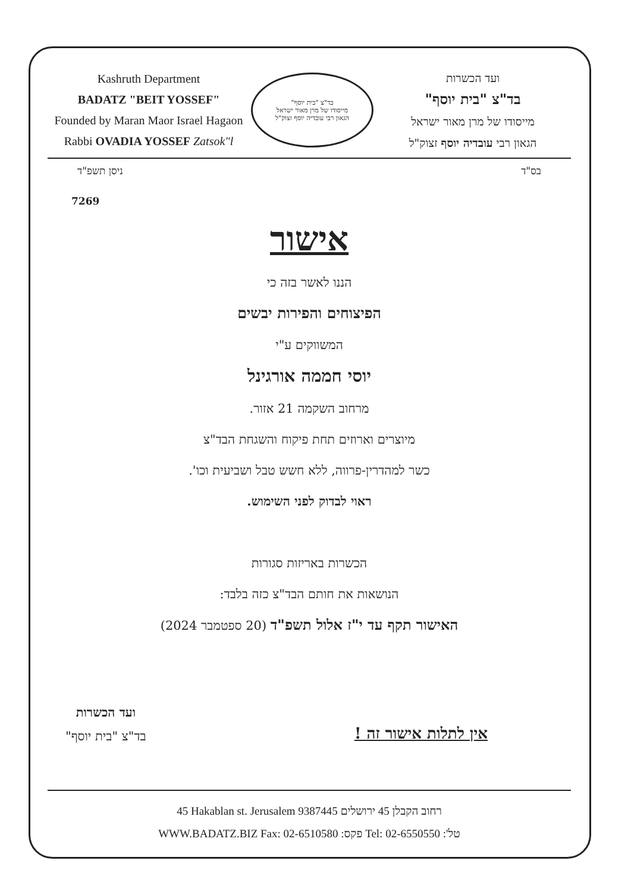Kashruth Department
BADATZ "BEIT YOSSEF"
Founded by Maran Maor Israel Hagaon
Rabbi OVADIA YOSSEF Zatsok"l
בד"צ "בית יוסף"
מייסודו של מרן מאור ישראל
הגאון רבי עובדיה יוסף זצוק"ל
ועד הכשרות
בד"צ "בית יוסף"
מייסודו של מרן מאור ישראל
הגאון רבי עובדיה יוסף זצוק"ל
בס"ד ניסן תשפ"ד
7269
אישור
הננו לאשר בזה כי
הפיצוחים והפירות יבשים
המשווקים ע"י
יוסי חממה אורגינל
מרחוב השקמה 21 אזור.
מיוצרים וארוזים תחת פיקוח והשגחת הבד"צ
כשר למהדרין-פרווה, ללא חשש טבל ושביעית וכו'.
ראוי לבדוק לפני השימוש.
הכשרות באריזות סגורות
הנושאות את חותם הבד"צ כזה בלבד:
האישור תקף עד י"ז אלול תשפ"ד (20 ספטמבר 2024)
אין לתלות אישור זה !
ועד הכשרות
בד"צ "בית יוסף"
45 Hakablan st. Jerusalem 9387445 רחוב הקבלן 45 ירושלים
WWW.BADATZ.BIZ Fax: 02-6510580 פקס: Tel: 02-6550550 טל':